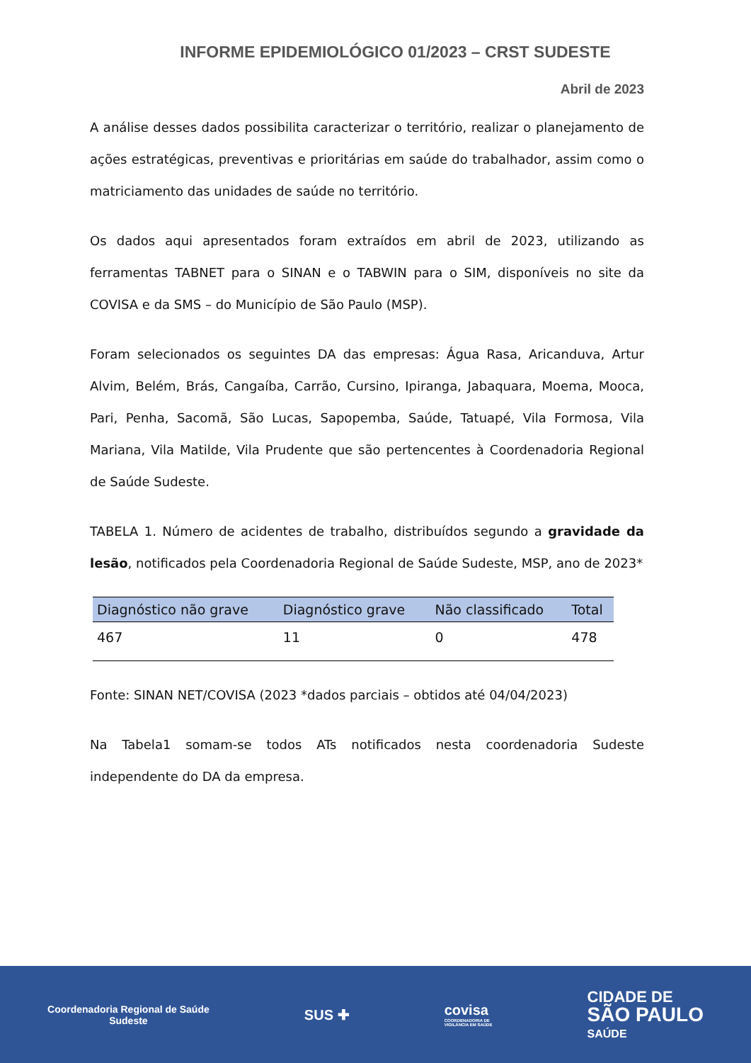INFORME EPIDEMIOLÓGICO 01/2023 – CRST SUDESTE
Abril de 2023
A análise desses dados possibilita caracterizar o território, realizar o planejamento de ações estratégicas, preventivas e prioritárias em saúde do trabalhador, assim como o matriciamento das unidades de saúde no território.
Os dados aqui apresentados foram extraídos em abril de 2023, utilizando as ferramentas TABNET para o SINAN e o TABWIN para o SIM, disponíveis no site da COVISA e da SMS – do Município de São Paulo (MSP).
Foram selecionados os seguintes DA das empresas: Água Rasa, Aricanduva, Artur Alvim, Belém, Brás, Cangaíba, Carrão, Cursino, Ipiranga, Jabaquara, Moema, Mooca, Pari, Penha, Sacomã, São Lucas, Sapopemba, Saúde, Tatuapé, Vila Formosa, Vila Mariana, Vila Matilde, Vila Prudente que são pertencentes à Coordenadoria Regional de Saúde Sudeste.
TABELA 1. Número de acidentes de trabalho, distribuídos segundo a gravidade da lesão, notificados pela Coordenadoria Regional de Saúde Sudeste, MSP, ano de 2023*
| Diagnóstico não grave | Diagnóstico grave | Não classificado | Total |
| --- | --- | --- | --- |
| 467 | 11 | 0 | 478 |
Fonte: SINAN NET/COVISA (2023 *dados parciais – obtidos até 04/04/2023)
Na Tabela1 somam-se todos ATs notificados nesta coordenadoria Sudeste independente do DA da empresa.
Coordenadoria Regional de Saúde
Sudeste
SUS ✚
covisa
COORDENADORIA DE
VIGILÂNCIA EM SAÚDE
CIDADE DE
SÃO PAULO
SAÚDE